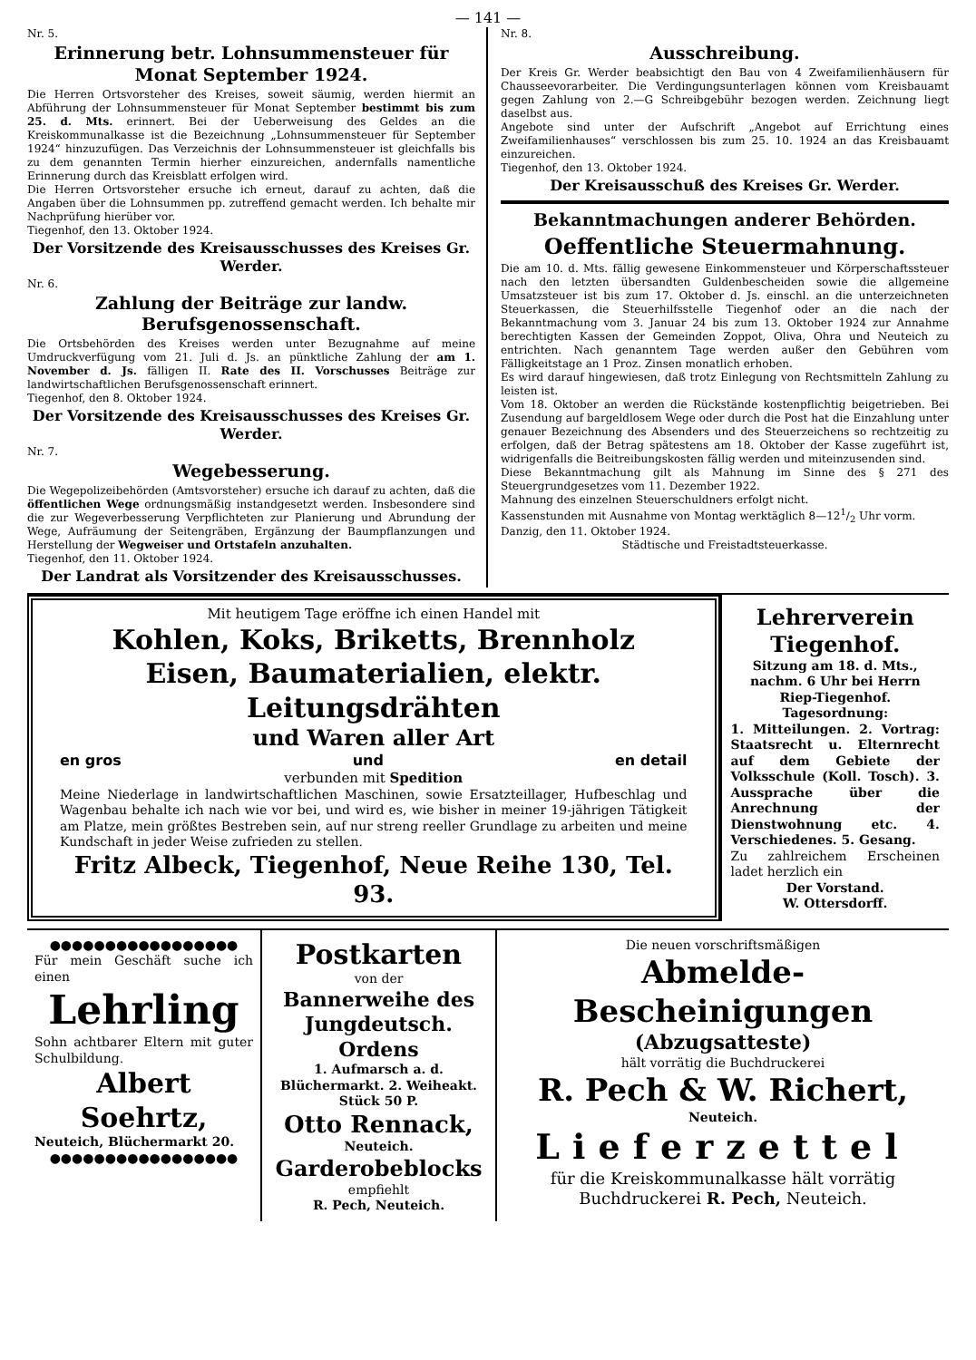— 141 —
Nr. 5.
Erinnerung betr. Lohnsummensteuer für Monat September 1924.
Die Herren Ortsvorsteher des Kreises, soweit säumig, werden hiermit an Abführung der Lohnsummensteuer für Monat September bestimmt bis zum 25. d. Mts. erinnert. Bei der Ueberweisung des Geldes an die Kreiskommunalkasse ist die Bezeichnung „Lohnsummensteuer für September 1924“ hinzuzufügen. Das Verzeichnis der Lohnsummensteuer ist gleichfalls bis zu dem genannten Termin hierher einzureichen, andernfalls namentliche Erinnerung durch das Kreisblatt erfolgen wird.
Die Herren Ortsvorsteher ersuche ich erneut, darauf zu achten, daß die Angaben über die Lohnsummen pp. zutreffend gemacht werden. Ich behalte mir Nachprüfung hierüber vor.
Tiegenhof, den 13. Oktober 1924.
Der Vorsitzende des Kreisausschusses des Kreises Gr. Werder.
Nr. 6.
Zahlung der Beiträge zur landw. Berufsgenossenschaft.
Die Ortsbehörden des Kreises werden unter Bezugnahme auf meine Umdruckverfügung vom 21. Juli d. Js. an pünktliche Zahlung der am 1. November d. Js. fälligen II. Rate des II. Vorschusses Beiträge zur landwirtschaftlichen Berufsgenossenschaft erinnert.
Tiegenhof, den 8. Oktober 1924.
Der Vorsitzende des Kreisausschusses des Kreises Gr. Werder.
Nr. 7.
Wegebesserung.
Die Wegepolizeibehörden (Amtsvorsteher) ersuche ich darauf zu achten, daß die öffentlichen Wege ordnungsmäßig instandgesetzt werden. Insbesondere sind die zur Wegeverbesserung Verpflichteten zur Planierung und Abrundung der Wege, Aufräumung der Seitengräben, Ergänzung der Baumpflanzungen und Herstellung der Wegweiser und Ortstafeln anzuhalten.
Tiegenhof, den 11. Oktober 1924.
Der Landrat als Vorsitzender des Kreisausschusses.
Nr. 8.
Ausschreibung.
Der Kreis Gr. Werder beabsichtigt den Bau von 4 Zweifamilienhäusern für Chausseevorarbeiter. Die Verdingungsunterlagen können vom Kreisbauamt gegen Zahlung von 2.—G Schreibgebühr bezogen werden. Zeichnung liegt daselbst aus.
Angebote sind unter der Aufschrift „Angebot auf Errichtung eines Zweifamilienhauses“ verschlossen bis zum 25. 10. 1924 an das Kreisbauamt einzureichen.
Tiegenhof, den 13. Oktober 1924.
Der Kreisausschuß des Kreises Gr. Werder.
Bekanntmachungen anderer Behörden.
Oeffentliche Steuermahnung.
Die am 10. d. Mts. fällig gewesene Einkommensteuer und Körperschaftssteuer nach den letzten übersandten Guldenbescheiden sowie die allgemeine Umsatzsteuer ist bis zum 17. Oktober d. Js. einschl. an die unterzeichneten Steuerkassen, die Steuerhilfsstelle Tiegenhof oder an die nach der Bekanntmachung vom 3. Januar 24 bis zum 13. Oktober 1924 zur Annahme berechtigten Kassen der Gemeinden Zoppot, Oliva, Ohra und Neuteich zu entrichten. Nach genanntem Tage werden außer den Gebühren vom Fälligkeitstage an 1 Proz. Zinsen monatlich erhoben.
Es wird darauf hingewiesen, daß trotz Einlegung von Rechtsmitteln Zahlung zu leisten ist.
Vom 18. Oktober an werden die Rückstände kostenpflichtig beigetrieben. Bei Zusendung auf bargeldlosem Wege oder durch die Post hat die Einzahlung unter genauer Bezeichnung des Absenders und des Steuerzeichens so rechtzeitig zu erfolgen, daß der Betrag spätestens am 18. Oktober der Kasse zugeführt ist, widrigenfalls die Beitreibungskosten fällig werden und miteinzusenden sind.
Diese Bekanntmachung gilt als Mahnung im Sinne des § 271 des Steuergrundgesetzes vom 11. Dezember 1922.
Mahnung des einzelnen Steuerschuldners erfolgt nicht.
Kassenstunden mit Ausnahme von Montag werktäglich 8—121/2 Uhr vorm.
Danzig, den 11. Oktober 1924.
Städtische und Freistadtsteuerkasse.
Mit heutigem Tage eröffne ich einen Handel mit
Kohlen, Koks, Briketts, Brennholz
Eisen, Baumaterialien, elektr. Leitungsdrähten
und Waren aller Art
en gros und en detail
verbunden mit Spedition
Meine Niederlage in landwirtschaftlichen Maschinen, sowie Ersatzteillager, Hufbeschlag und Wagenbau behalte ich nach wie vor bei, und wird es, wie bisher in meiner 19-jährigen Tätigkeit am Platze, mein größtes Bestreben sein, auf nur streng reeller Grundlage zu arbeiten und meine Kundschaft in jeder Weise zufrieden zu stellen.
Fritz Albeck, Tiegenhof, Neue Reihe 130, Tel. 93.
Lehrerverein Tiegenhof.
Sitzung am 18. d. Mts., nachm. 6 Uhr bei Herrn Riep-Tiegenhof.
Tagesordnung:
1. Mitteilungen. 2. Vortrag: Staatsrecht u. Elternrecht auf dem Gebiete der Volksschule (Koll. Tosch). 3. Aussprache über die Anrechnung der Dienstwohnung etc. 4. Verschiedenes. 5. Gesang.
Zu zahlreichem Erscheinen ladet herzlich ein
Der Vorstand.
W. Ottersdorff.
●●●●●●●●●●●●●●●●●
Für mein Geschäft suche ich einen
Lehrling
Sohn achtbarer Eltern mit guter Schulbildung.
Albert Soehrtz,
Neuteich, Blüchermarkt 20.
●●●●●●●●●●●●●●●●●
Postkarten
von der
Bannerweihe des Jungdeutsch. Ordens
1. Aufmarsch a. d. Blüchermarkt. 2. Weiheakt.
Stück 50 P.
Otto Rennack,
Neuteich.
Garderobeblocks
empfiehlt
R. Pech, Neuteich.
Die neuen vorschriftsmäßigen
Abmelde-Bescheinigungen
(Abzugsatteste)
hält vorrätig die Buchdruckerei
R. Pech & W. Richert,
Neuteich.
Lieferzettel
für die Kreiskommunalkasse hält vorrätig
Buchdruckerei R. Pech, Neuteich.